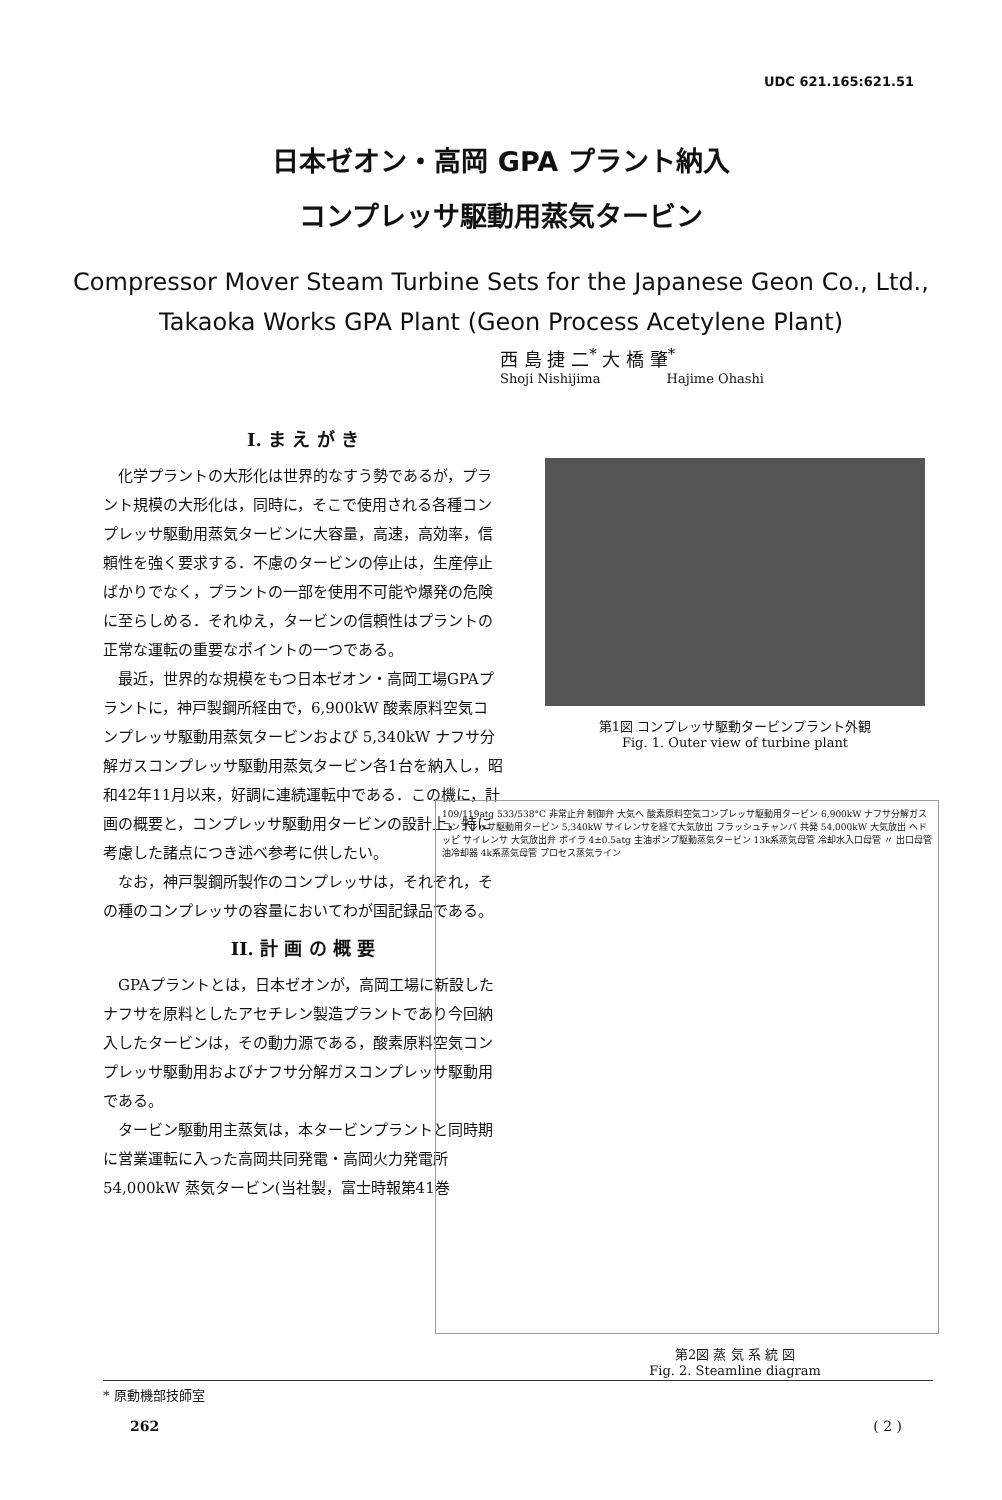UDC 621.165:621.51
日本ゼオン・高岡 GPA プラント納入
コンプレッサ駆動用蒸気タービン
Compressor Mover Steam Turbine Sets for the Japanese Geon Co., Ltd.,
Takaoka Works GPA Plant (Geon Process Acetylene Plant)
西 島 捷 二<sup>*</sup> 大 橋 肇<sup>*</sup>
Shoji Nishijima Hajime Ohashi
I. ま え が き
化学プラントの大形化は世界的なすう勢であるが，プラント規模の大形化は，同時に，そこで使用される各種コンプレッサ駆動用蒸気タービンに大容量，高速，高効率，信頼性を強く要求する．不慮のタービンの停止は，生産停止ばかりでなく，プラントの一部を使用不可能や爆発の危険に至らしめる．それゆえ，タービンの信頼性はプラントの正常な運転の重要なポイントの一つである。
最近，世界的な規模をもつ日本ゼオン・高岡工場GPAプラントに，神戸製鋼所経由で，6,900kW 酸素原料空気コンプレッサ駆動用蒸気タービンおよび 5,340kW ナフサ分解ガスコンプレッサ駆動用蒸気タービン各1台を納入し，昭和42年11月以来，好調に連続運転中である．この機に，計画の概要と，コンプレッサ駆動用タービンの設計上，特に考慮した諸点につき述べ参考に供したい。
なお，神戸製鋼所製作のコンプレッサは，それぞれ，その種のコンプレッサの容量においてわが国記録品である。
II. 計 画 の 概 要
GPAプラントとは，日本ゼオンが，高岡工場に新設したナフサを原料としたアセチレン製造プラントであり今回納入したタービンは，その動力源である，酸素原料空気コンプレッサ駆動用およびナフサ分解ガスコンプレッサ駆動用である。
タービン駆動用主蒸気は，本タービンプラントと同時期に営業運転に入った高岡共同発電・高岡火力発電所54,000kW 蒸気タービン(当社製，富士時報第41巻
第1図 コンプレッサ駆動タービンプラント外観
Fig. 1. Outer view of turbine plant
109/119atg 533/538°C 非常止弁 制御弁 大気へ 酸素原料空気コンプレッサ駆動用タービン 6,900kW ナフサ分解ガスコンプレッサ駆動用タービン 5,340kW サイレンサを経て大気放出 フラッシュチャンバ 共発 54,000kW 大気放出 ヘドッピ サイレンサ 大気放出弁 ボイラ 4±0.5atg 主油ポンプ駆動蒸気タービン 13k系蒸気母管 冷却水入口母管 〃 出口母管 油冷却器 4k系蒸気母管 プロセス蒸気ライン
第2図 蒸 気 系 統 図
Fig. 2. Steamline diagram
* 原動機部技師室
262 ( 2 )